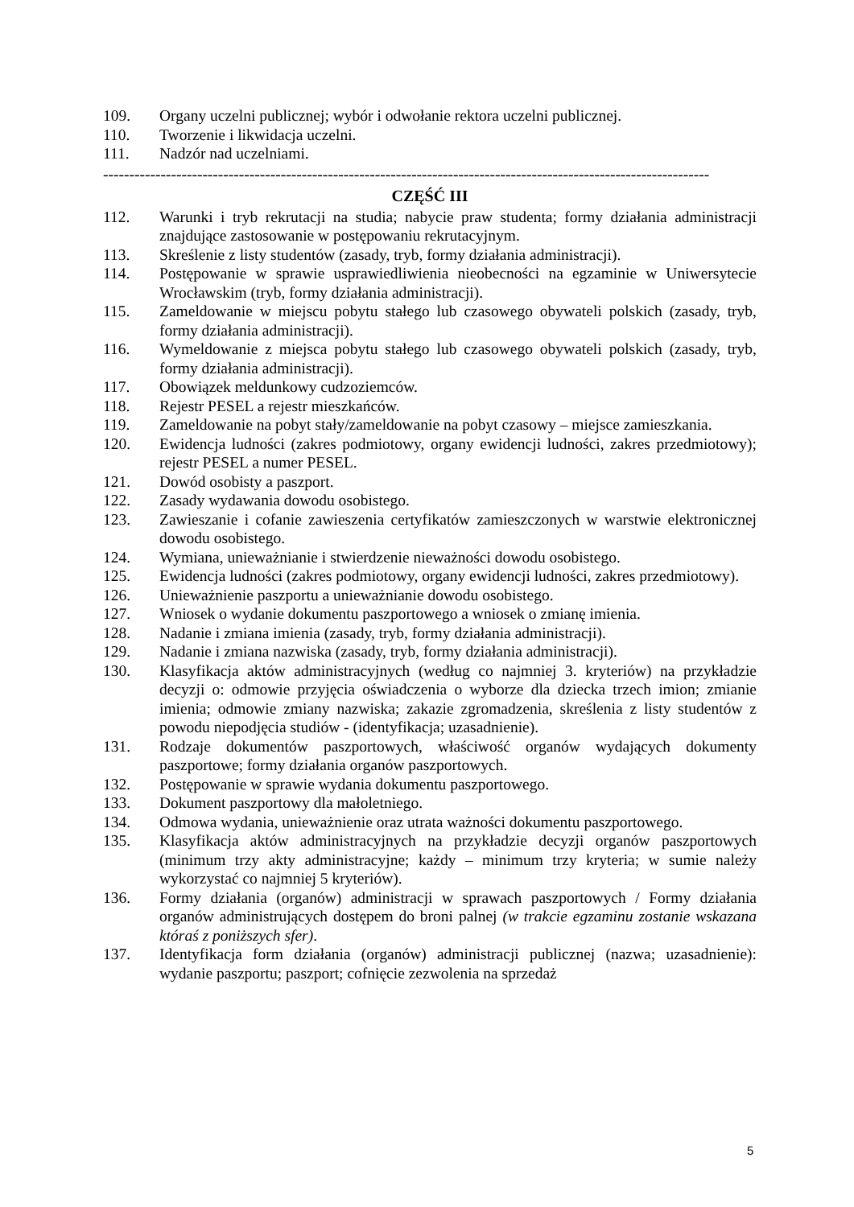109. Organy uczelni publicznej; wybór i odwołanie rektora uczelni publicznej.
110. Tworzenie i likwidacja uczelni.
111. Nadzór nad uczelniami.
--------------------------------------------------------------------------------------------------------------------
CZĘŚĆ III
112. Warunki i tryb rekrutacji na studia; nabycie praw studenta; formy działania administracji znajdujące zastosowanie w postępowaniu rekrutacyjnym.
113. Skreślenie z listy studentów (zasady, tryb, formy działania administracji).
114. Postępowanie w sprawie usprawiedliwienia nieobecności na egzaminie w Uniwersytecie Wrocławskim (tryb, formy działania administracji).
115. Zameldowanie w miejscu pobytu stałego lub czasowego obywateli polskich (zasady, tryb, formy działania administracji).
116. Wymeldowanie z miejsca pobytu stałego lub czasowego obywateli polskich (zasady, tryb, formy działania administracji).
117. Obowiązek meldunkowy cudzoziemców.
118. Rejestr PESEL a rejestr mieszkańców.
119. Zameldowanie na pobyt stały/zameldowanie na pobyt czasowy – miejsce zamieszkania.
120. Ewidencja ludności (zakres podmiotowy, organy ewidencji ludności, zakres przedmiotowy); rejestr PESEL a numer PESEL.
121. Dowód osobisty a paszport.
122. Zasady wydawania dowodu osobistego.
123. Zawieszanie i cofanie zawieszenia certyfikatów zamieszczonych w warstwie elektronicznej dowodu osobistego.
124. Wymiana, unieważnianie i stwierdzenie nieważności dowodu osobistego.
125. Ewidencja ludności (zakres podmiotowy, organy ewidencji ludności, zakres przedmiotowy).
126. Unieważnienie paszportu a unieważnianie dowodu osobistego.
127. Wniosek o wydanie dokumentu paszportowego a wniosek o zmianę imienia.
128. Nadanie i zmiana imienia (zasady, tryb, formy działania administracji).
129. Nadanie i zmiana nazwiska (zasady, tryb, formy działania administracji).
130. Klasyfikacja aktów administracyjnych (według co najmniej 3. kryteriów) na przykładzie decyzji o: odmowie przyjęcia oświadczenia o wyborze dla dziecka trzech imion; zmianie imienia; odmowie zmiany nazwiska; zakazie zgromadzenia, skreślenia z listy studentów z powodu niepodjęcia studiów - (identyfikacja; uzasadnienie).
131. Rodzaje dokumentów paszportowych, właściwość organów wydających dokumenty paszportowe; formy działania organów paszportowych.
132. Postępowanie w sprawie wydania dokumentu paszportowego.
133. Dokument paszportowy dla małoletniego.
134. Odmowa wydania, unieważnienie oraz utrata ważności dokumentu paszportowego.
135. Klasyfikacja aktów administracyjnych na przykładzie decyzji organów paszportowych (minimum trzy akty administracyjne; każdy – minimum trzy kryteria; w sumie należy wykorzystać co najmniej 5 kryteriów).
136. Formy działania (organów) administracji w sprawach paszportowych / Formy działania organów administrujących dostępem do broni palnej (w trakcie egzaminu zostanie wskazana któraś z poniższych sfer).
137. Identyfikacja form działania (organów) administracji publicznej (nazwa; uzasadnienie): wydanie paszportu; paszport; cofnięcie zezwolenia na sprzedaż
5